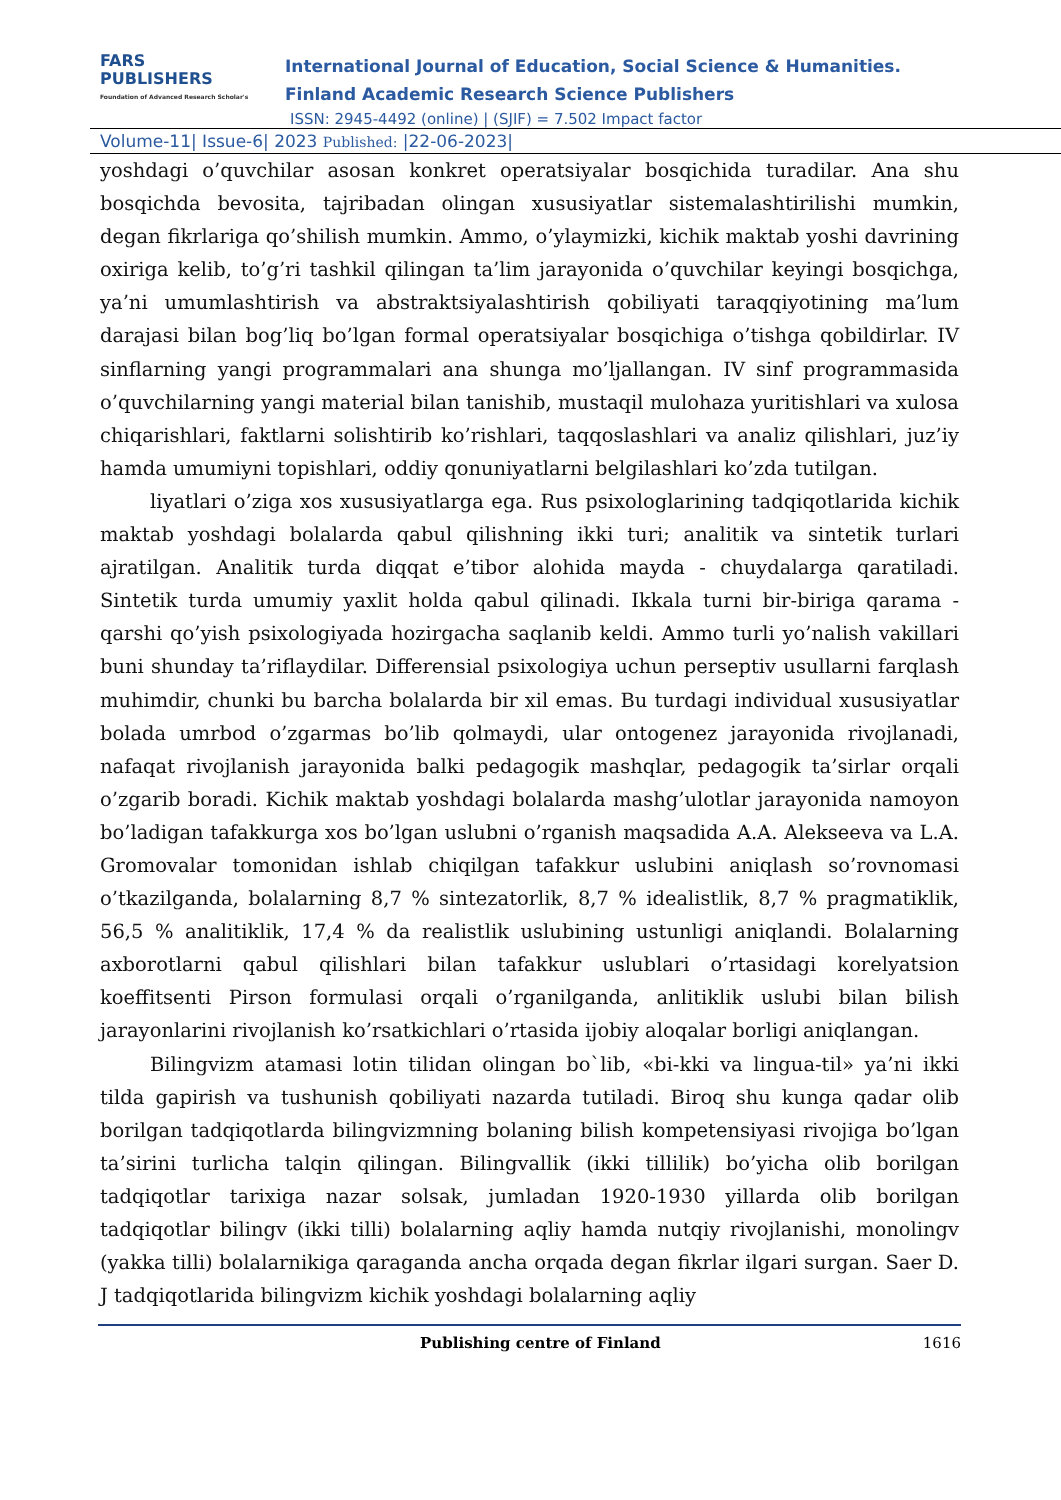FARS
PUBLISHERS
Foundation of Advanced Research Scholar's
International Journal of Education, Social Science & Humanities.
Finland Academic Research Science Publishers
ISSN: 2945-4492 (online) | (SJIF) = 7.502 Impact factor
Volume-11| Issue-6| 2023 Published: |22-06-2023|
yoshdagi o’quvchilar asosan konkret operatsiyalar bosqichida turadilar. Ana shu bosqichda bevosita, tajribadan olingan xususiyatlar sistemalashtirilishi mumkin, degan fikrlariga qo’shilish mumkin. Ammo, o’ylaymizki, kichik maktab yoshi davrining oxiriga kelib, to’g’ri tashkil qilingan ta’lim jarayonida o’quvchilar keyingi bosqichga, ya’ni umumlashtirish va abstraktsiyalashtirish qobiliyati taraqqiyotining ma’lum darajasi bilan bog’liq bo’lgan formal operatsiyalar bosqichiga o’tishga qobildirlar. IV sinflarning yangi programmalari ana shunga mo’ljallangan. IV sinf programmasida o’quvchilarning yangi material bilan tanishib, mustaqil mulohaza yuritishlari va xulosa chiqarishlari, faktlarni solishtirib ko’rishlari, taqqoslashlari va analiz qilishlari, juz’iy hamda umumiyni topishlari, oddiy qonuniyatlarni belgilashlari ko’zda tutilgan.
liyatlari o’ziga xos xususiyatlarga ega. Rus psixologlarining tadqiqotlarida kichik maktab yoshdagi bolalarda qabul qilishning ikki turi; analitik va sintetik turlari ajratilgan. Analitik turda diqqat e’tibor alohida mayda - chuydalarga qaratiladi. Sintetik turda umumiy yaxlit holda qabul qilinadi. Ikkala turni bir-biriga qarama - qarshi qo’yish psixologiyada hozirgacha saqlanib keldi. Ammo turli yo’nalish vakillari buni shunday ta’riflaydilar. Differensial psixologiya uchun perseptiv usullarni farqlash muhimdir, chunki bu barcha bolalarda bir xil emas. Bu turdagi individual xususiyatlar bolada umrbod o’zgarmas bo’lib qolmaydi, ular ontogenez jarayonida rivojlanadi, nafaqat rivojlanish jarayonida balki pedagogik mashqlar, pedagogik ta’sirlar orqali o’zgarib boradi. Kichik maktab yoshdagi bolalarda mashg’ulotlar jarayonida namoyon bo’ladigan tafakkurga xos bo’lgan uslubni o’rganish maqsadida A.A. Alekseeva va L.A. Gromovalar tomonidan ishlab chiqilgan tafakkur uslubini aniqlash so’rovnomasi o’tkazilganda, bolalarning 8,7 % sintezatorlik, 8,7 % idealistlik, 8,7 % pragmatiklik, 56,5 % analitiklik, 17,4 % da realistlik uslubining ustunligi aniqlandi. Bolalarning axborotlarni qabul qilishlari bilan tafakkur uslublari o’rtasidagi korelyatsion koeffitsenti Pirson formulasi orqali o’rganilganda, anlitiklik uslubi bilan bilish jarayonlarini rivojlanish ko’rsatkichlari o’rtasida ijobiy aloqalar borligi aniqlangan.
Bilingvizm atamasi lotin tilidan olingan bo`lib, «bi-kki va lingua-til» ya’ni ikki tilda gapirish va tushunish qobiliyati nazarda tutiladi. Biroq shu kunga qadar olib borilgan tadqiqotlarda bilingvizmning bolaning bilish kompetensiyasi rivojiga bo’lgan ta’sirini turlicha talqin qilingan. Bilingvallik (ikki tillilik) bo’yicha olib borilgan tadqiqotlar tarixiga nazar solsak, jumladan 1920-1930 yillarda olib borilgan tadqiqotlar bilingv (ikki tilli) bolalarning aqliy hamda nutqiy rivojlanishi, monolingv (yakka tilli) bolalarnikiga qaraganda ancha orqada degan fikrlar ilgari surgan. Saer D. J tadqiqotlarida bilingvizm kichik yoshdagi bolalarning aqliy
Publishing centre of Finland 1616